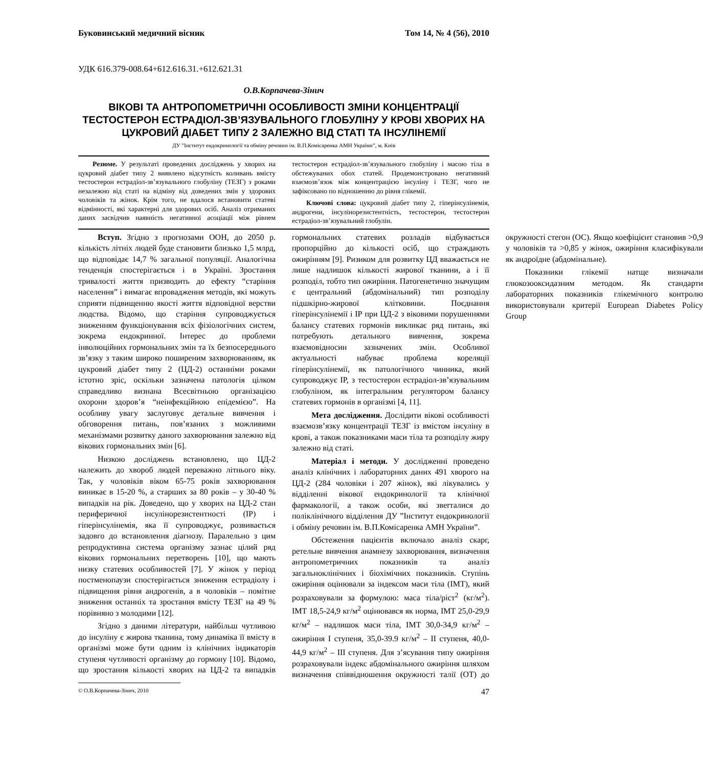Буковинський медичний вісник Том 14, № 4 (56), 2010
УДК 616.379-008.64+612.616.31.+612.621.31
О.В.Корпачева-Зінич
ВІКОВІ ТА АНТРОПОМЕТРИЧНІ ОСОБЛИВОСТІ ЗМІНИ КОНЦЕНТРАЦІЇ ТЕСТОСТЕРОН ЕСТРАДІОЛ-ЗВ’ЯЗУВАЛЬНОГО ГЛОБУЛІНУ У КРОВІ ХВОРИХ НА ЦУКРОВИЙ ДІАБЕТ ТИПУ 2 ЗАЛЕЖНО ВІД СТАТІ ТА ІНСУЛІНЕМІЇ
ДУ ”Інститут ендокринології та обміну речовин ім. В.П.Комісаренка АМН України”, м. Київ
Резюме. У результаті проведених досліджень у хворих на цукровий діабет типу 2 виявлено відсутність коливань вмісту тестостерон естрадіол-зв’язувального глобуліну (ТЕЗГ) з роками незалежно від статі на відміну від доведених змін у здорових чоловіків та жінок. Крім того, не вдалося встановити статеві відмінності, які характерні для здорових осіб. Аналіз отриманих даних засвідчив наявність негативної асоціації між рівнем тестостерон естрадіол-зв’язувального глобуліну і масою тіла в обстежуваних обох статей. Продемонстровано негативний взаємозв’язок між концентрацією інсуліну і ТЕЗГ, чого не зафіксовано по відношенню до рівня глікемії.
Ключові слова: цукровий діабет типу 2, гіперінсулінемія, андрогени, інсулінорезистентність, тестостерон, тестостерон естрадіол-зв’язувальний глобулін.
Вступ. Згідно з прогнозами ООН, до 2050 р. кількість літніх людей буде становити близько 1,5 млрд, що відповідає 14,7 % загальної популяції. Аналогічна тенденція спостерігається і в Україні. Зростання тривалості життя призводить до ефекту “старіння населення” і вимагає впровадження методів, які можуть сприяти підвищенню якості життя відповідної верстви людства. Відомо, що старіння супроводжується зниженням функціонування всіх фізіологічних систем, зокрема ендокринної. Інтерес до проблеми інволюційних гормональних змін та їх безпосереднього зв’язку з таким широко поширеним захворюванням, як цукровий діабет типу 2 (ЦД-2) останніми роками істотно зріс, оскільки зазначена патологія цілком справедливо визнана Всесвітньою організацією охорони здоров’я “неінфекційною епідемією”. На особливу увагу заслуговує детальне вивчення і обговорення питань, пов’язаних з можливими механізмами розвитку даного захворювання залежно від вікових гормональних змін [6].
Низкою досліджень встановлено, що ЦД-2 належить до хвороб людей переважно літнього віку. Так, у чоловіків віком 65-75 років захворювання виникає в 15-20 %, а старших за 80 років – у 30-40 % випадків на рік. Доведено, що у хворих на ЦД-2 стан периферичної інсулінорезистентності (ІР) і гіперінсулінемія, яка її супроводжує, розвивається задовго до встановлення діагнозу. Паралельно з цим репродуктивна система організму зазнає цілий ряд вікових гормональних перетворень [10], що мають низку статевих особливостей [7]. У жінок у період постменопаузи спостерігається зниження естрадіолу і підвищення рівня андрогенів, а в чоловіків – помітне зниження останніх та зростання вмісту ТЕЗГ на 49 % порівняно з молодими [12].
Згідно з даними літератури, найбільш чутливою до інсуліну є жирова тканина, тому динаміка її вмісту в організмі може бути одним із клінічних індикаторів ступеня чутливості організму до гормону [10]. Відомо, що зростання кількості хворих на ЦД-2 та випадків гормональних статевих розладів відбувається пропорційно до кількості осіб, що страждають ожирінням [9]. Ризиком для розвитку ЦД вважається не лише надлишок кількості жирової тканини, а і її розподіл, тобто тип ожиріння. Патогенетично значущим є центральний (абдомінальний) тип розподілу підшкірно-жирової клітковини. Поєднання гіперінсулінемії і ІР при ЦД-2 з віковими порушеннями балансу статевих гормонів викликає ряд питань, які потребують детального вивчення, зокрема взаємовідносин зазначених змін. Особливої актуальності набуває проблема кореляції гіперінсулінемії, як патологічного чинника, який супроводжує ІР, з тестостерон естрадіол-зв’язувальним глобуліном, як інтегральним регулятором балансу статевих гормонів в організмі [4, 11].
Мета дослідження. Дослідити вікові особливості взаємозв’язку концентрації ТЕЗГ із вмістом інсуліну в крові, а також показниками маси тіла та розподілу жиру залежно від статі.
Матеріал і методи. У дослідженні проведено аналіз клінічних і лабораторних даних 491 хворого на ЦД-2 (284 чоловіки і 207 жінок), які лікувались у відділенні вікової ендокринології та клінічної фармакології, а також особи, які звerталися до поліклінічного відділення ДУ ”Інститут ендокринології і обміну речовин ім. В.П.Комісаренка АМН України”.
Обстеження пацієнтів включало аналіз скарг, ретельне вивчення анамнезу захворювання, визначення антропометричних показників та аналіз загальноклінічних і біохімічних показників. Ступінь ожиріння оцінювали за індексом маси тіла (ІМТ), який розраховували за формулою: маса тіла/ріст<sup>2</sup> (кг/м<sup>2</sup>). ІМТ 18,5-24,9 кг/м<sup>2</sup> оцінювався як норма, ІМТ 25,0-29,9 кг/м<sup>2</sup> – надлишок маси тіла, ІМТ 30,0-34,9 кг/м<sup>2</sup> – ожиріння І ступеня, 35,0-39.9 кг/м<sup>2</sup> – ІІ ступеня, 40,0-44,9 кг/м<sup>2</sup> – ІІІ ступеня. Для з’ясування типу ожиріння розраховували індекс абдомінального ожиріння шляхом визначення співвідношення окружності талії (ОТ) до окружності стегон (ОС). Якщо коефіцієнт становив >0,9 у чоловіків та >0,85 у жінок, ожиріння класифікували як андроїдне (абдомінальне).
Показники глікемії натще визначали глюкозооксидазним методом. Як стандарти лабораторних показників глікемічного контролю використовували критерії European Diabetes Policy Group
© О.В.Корпачева-Зінич, 2010 47